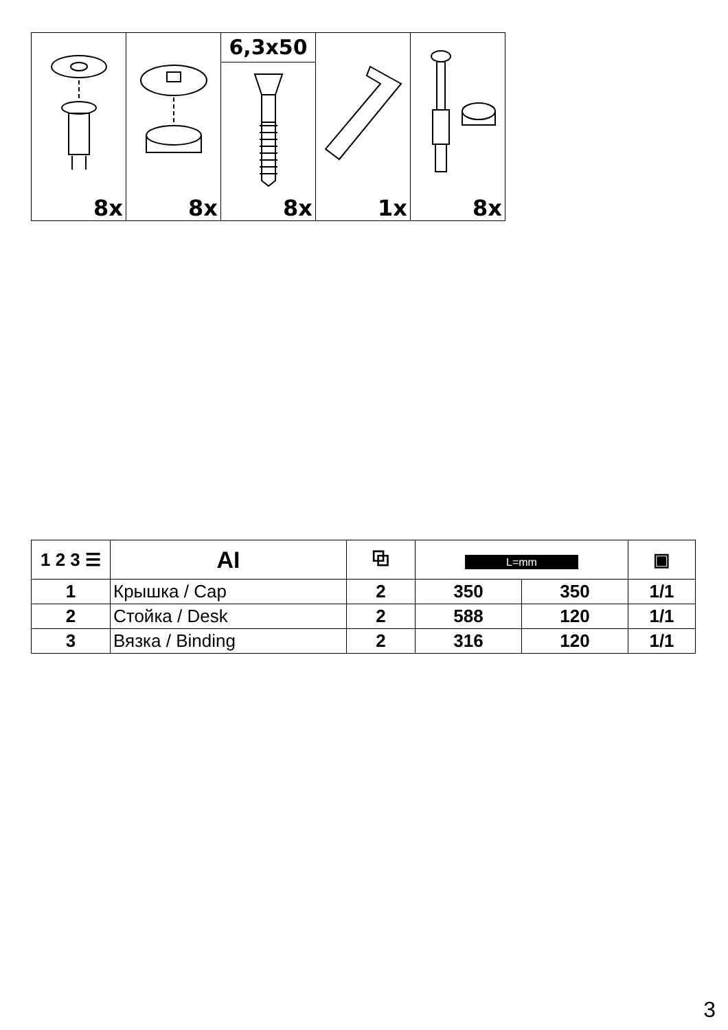| 8x | 8x | 6,3x50 8x | 1x | 8x |
| 1 2 3 ☰ | AI | ⧉ | L=mm | | ▣ |
| --- | --- | --- | --- | --- | --- |
| 1 | Крышка / Cap | 2 | 350 | 350 | 1/1 |
| 2 | Стойка / Desk | 2 | 588 | 120 | 1/1 |
| 3 | Вязка / Binding | 2 | 316 | 120 | 1/1 |
3